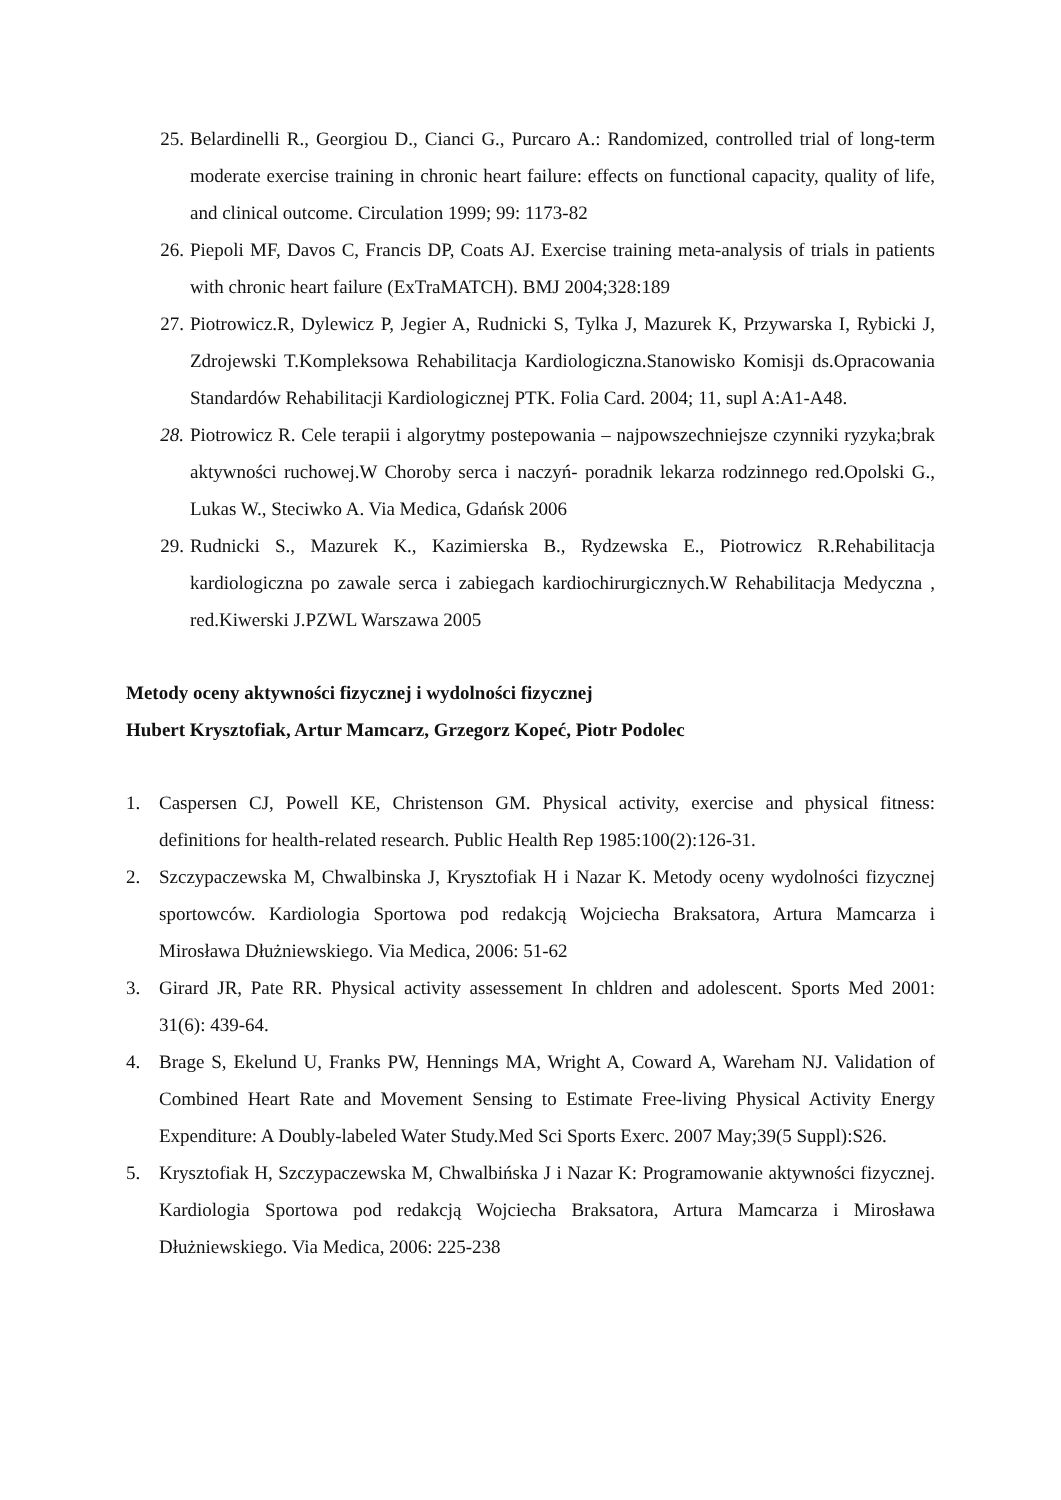25. Belardinelli R., Georgiou D., Cianci G., Purcaro A.: Randomized, controlled trial of long-term moderate exercise training in chronic heart failure: effects on functional capacity, quality of life, and clinical outcome. Circulation 1999; 99: 1173-82
26. Piepoli MF, Davos C, Francis DP, Coats AJ. Exercise training meta-analysis of trials in patients with chronic heart failure (ExTraMATCH). BMJ 2004;328:189
27. Piotrowicz.R, Dylewicz P, Jegier A, Rudnicki S, Tylka J, Mazurek K, Przywarska I, Rybicki J, Zdrojewski T.Kompleksowa Rehabilitacja Kardiologiczna.Stanowisko Komisji ds.Opracowania Standardów Rehabilitacji Kardiologicznej PTK. Folia Card. 2004; 11, supl A:A1-A48.
28. Piotrowicz R. Cele terapii i algorytmy postepowania – najpowszechniejsze czynniki ryzyka;brak aktywności ruchowej.W Choroby serca i naczyń- poradnik lekarza rodzinnego red.Opolski G., Lukas W., Steciwko A. Via Medica, Gdańsk 2006
29. Rudnicki S., Mazurek K., Kazimierska B., Rydzewska E., Piotrowicz R.Rehabilitacja kardiologiczna po zawale serca i zabiegach kardiochirurgicznych.W Rehabilitacja Medyczna , red.Kiwerski J.PZWL Warszawa 2005
Metody oceny aktywności fizycznej i wydolności fizycznej
Hubert Krysztofiak, Artur Mamcarz, Grzegorz Kopeć, Piotr Podolec
1. Caspersen CJ, Powell KE, Christenson GM. Physical activity, exercise and physical fitness: definitions for health-related research. Public Health Rep 1985:100(2):126-31.
2. Szczypaczewska M, Chwalbinska J, Krysztofiak H i Nazar K. Metody oceny wydolności fizycznej sportowców. Kardiologia Sportowa pod redakcją Wojciecha Braksatora, Artura Mamcarza i Mirosława Dłużniewskiego. Via Medica, 2006: 51-62
3. Girard JR, Pate RR. Physical activity assessement In chldren and adolescent. Sports Med 2001: 31(6): 439-64.
4. Brage S, Ekelund U, Franks PW, Hennings MA, Wright A, Coward A, Wareham NJ. Validation of Combined Heart Rate and Movement Sensing to Estimate Free-living Physical Activity Energy Expenditure: A Doubly-labeled Water Study.Med Sci Sports Exerc. 2007 May;39(5 Suppl):S26.
5. Krysztofiak H, Szczypaczewska M, Chwalbińska J i Nazar K: Programowanie aktywności fizycznej. Kardiologia Sportowa pod redakcją Wojciecha Braksatora, Artura Mamcarza i Mirosława Dłużniewskiego. Via Medica, 2006: 225-238